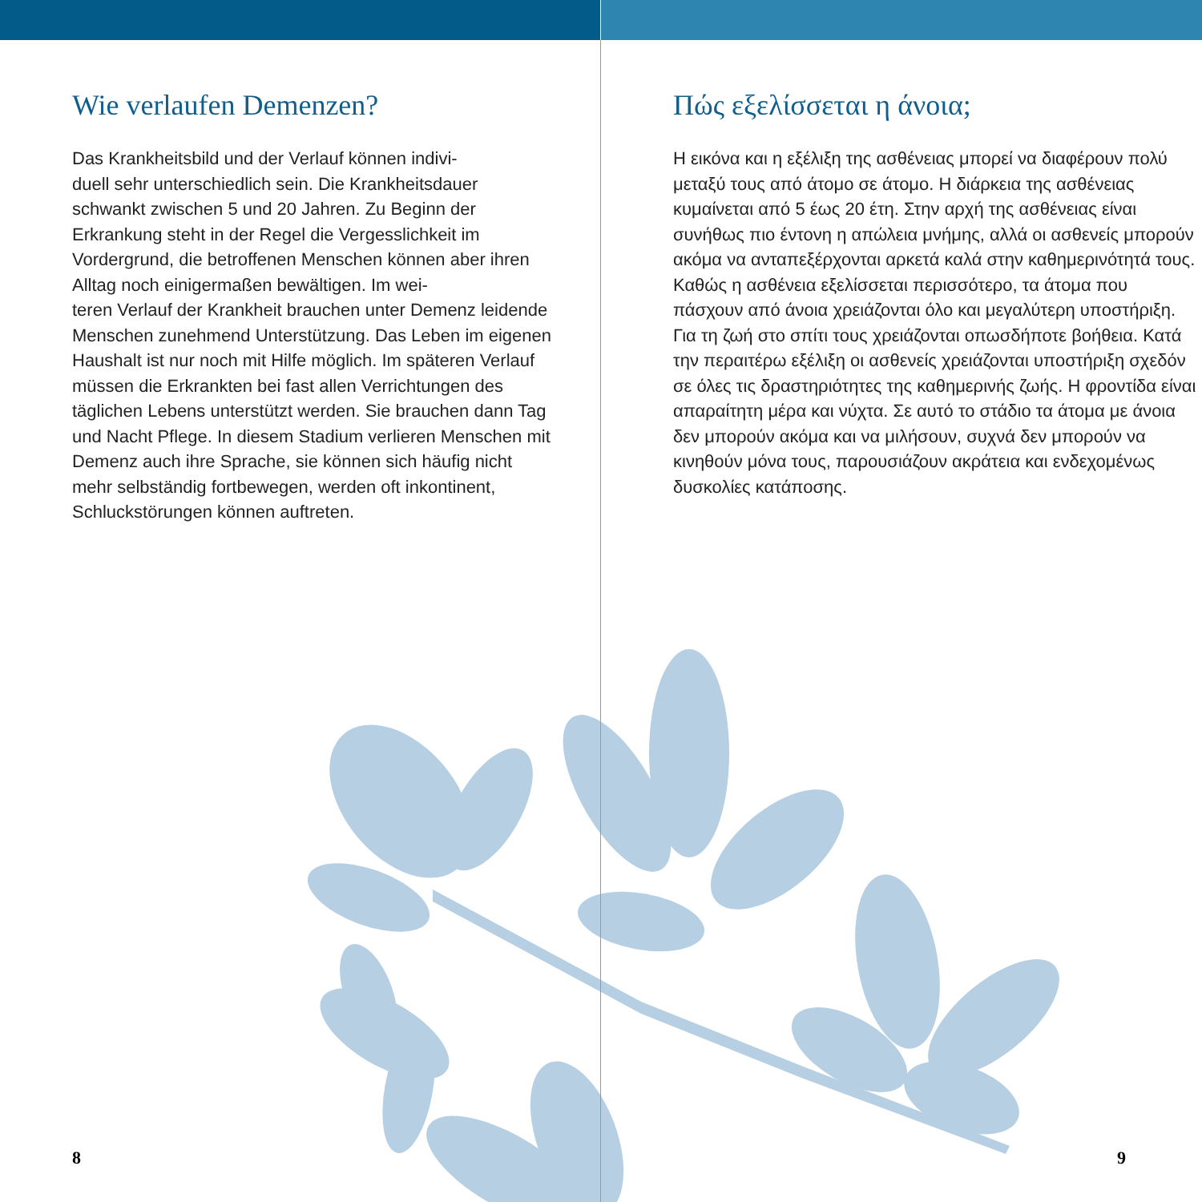Wie verlaufen Demenzen?
Das Krankheitsbild und der Verlauf können indivi-
duell sehr unterschiedlich sein. Die Krankheitsdauer schwankt zwischen 5 und 20 Jahren. Zu Beginn der Erkrankung steht in der Regel die Vergesslichkeit im Vordergrund, die betroffenen Menschen können aber ihren Alltag noch einigermaßen bewältigen. Im wei-
teren Verlauf der Krankheit brauchen unter Demenz leidende Menschen zunehmend Unterstützung. Das Leben im eigenen Haushalt ist nur noch mit Hilfe möglich. Im späteren Verlauf müssen die Erkrankten bei fast allen Verrichtungen des täglichen Lebens unterstützt werden. Sie brauchen dann Tag und Nacht Pflege. In diesem Stadium verlieren Menschen mit Demenz auch ihre Sprache, sie können sich häufig nicht mehr selbständig fortbewegen, werden oft inkontinent, Schluckstörungen können auftreten.
8
Πώς εξελίσσεται η άνοια;
Η εικόνα και η εξέλιξη της ασθένειας μπορεί να διαφέρουν πολύ μεταξύ τους από άτομο σε άτομο. Η διάρκεια της ασθένειας κυμαίνεται από 5 έως 20 έτη. Στην αρχή της ασθένειας είναι συνήθως πιο έντονη η απώλεια μνήμης, αλλά οι ασθενείς μπορούν ακόμα να ανταπεξέρχονται αρκετά καλά στην καθημερινότητά τους. Καθώς η ασθένεια εξελίσσεται περισσότερο, τα άτομα που πάσχουν από άνοια χρειάζονται όλο και μεγαλύτερη υποστήριξη. Για τη ζωή στο σπίτι τους χρειάζονται οπωσδήποτε βοήθεια. Κατά την περαιτέρω εξέλιξη οι ασθενείς χρειάζονται υποστήριξη σχεδόν σε όλες τις δραστηριότητες της καθημερινής ζωής. Η φροντίδα είναι απαραίτητη μέρα και νύχτα. Σε αυτό το στάδιο τα άτομα με άνοια δεν μπορούν ακόμα και να μιλήσουν, συχνά δεν μπορούν να κινηθούν μόνα τους, παρουσιάζουν ακράτεια και ενδεχομένως δυσκολίες κατάποσης.
9